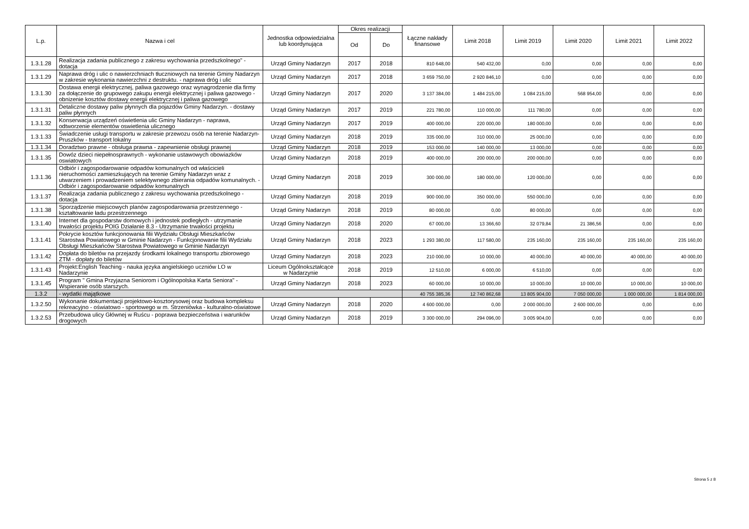| L.p. | Nazwa i cel | Jednostka odpowiedzialna lub koordynująca | Okres realizacji | | Łączne nakłady finansowe | Limit 2018 | Limit 2019 | Limit 2020 | Limit 2021 | Limit 2022 |
| --- | --- | --- | --- | --- | --- | --- | --- | --- | --- | --- |
| | | | Od | Do | | | | | | |
| 1.3.1.28 | Realizacja zadania publicznego z zakresu wychowania przedszkolnego" - dotacja | Urząd Gminy Nadarzyn | 2017 | 2018 | 810 648,00 | 540 432,00 | 0,00 | 0,00 | 0,00 | 0,00 |
| 1.3.1.29 | Naprawa dróg i ulic o nawierzchniach tłuczniowych na terenie Gminy Nadarzyn w zakresie wykonania nawierzchni z destruktu. - naprawa dróg i ulic | Urząd Gminy Nadarzyn | 2017 | 2018 | 3 659 750,00 | 2 920 846,10 | 0,00 | 0,00 | 0,00 | 0,00 |
| 1.3.1.30 | Dostawa energii elektrycznej, paliwa gazowego oraz wynagrodzenie dla firmy za dołączenie do grupowego zakupu energii elektrycznej i paliwa gazowego - obnizenie kosztów dostawy energii elektrycznej i paliwa gazowego | Urząd Gminy Nadarzyn | 2017 | 2020 | 3 137 384,00 | 1 484 215,00 | 1 084 215,00 | 568 954,00 | 0,00 | 0,00 |
| 1.3.1.31 | Detaliczne dostawy paliw płynnych dla pojazdów Gminy Nadarzyn. - dostawy paliw płynnych | Urząd Gminy Nadarzyn | 2017 | 2019 | 221 780,00 | 110 000,00 | 111 780,00 | 0,00 | 0,00 | 0,00 |
| 1.3.1.32 | Konserwacja urządzeń oświetlenia ulic Gminy Nadarzyn - naprawa, odtworzenie elementów oswietlenia ulicznego | Urząd Gminy Nadarzyn | 2017 | 2019 | 400 000,00 | 220 000,00 | 180 000,00 | 0,00 | 0,00 | 0,00 |
| 1.3.1.33 | Świadczenie usługi transportu w zakresie przewozu osób na terenie Nadarzyn- Pruszków - transport lokalny | Urząd Gminy Nadarzyn | 2018 | 2019 | 335 000,00 | 310 000,00 | 25 000,00 | 0,00 | 0,00 | 0,00 |
| 1.3.1.34 | Doradztwo prawne - obsługa prawna - zapewnienie obsługi prawnej | Urząd Gminy Nadarzyn | 2018 | 2019 | 153 000,00 | 140 000,00 | 13 000,00 | 0,00 | 0,00 | 0,00 |
| 1.3.1.35 | Dowóz dzieci niepełnosprawnych - wykonanie ustawowych obowiazków oswiatowych | Urząd Gminy Nadarzyn | 2018 | 2019 | 400 000,00 | 200 000,00 | 200 000,00 | 0,00 | 0,00 | 0,00 |
| 1.3.1.36 | Odbiór i zagospodarowanie odpadów komunalnych od właścicieli nieruchomości zamieszkujących na terenie Gminy Nadarzyn wraz z utwarzeniem i prowadzeniem selektywnego zbierania odpadów komunalnych. - Odbiór i zagospodarowanie odpadów komunalnych | Urząd Gminy Nadarzyn | 2018 | 2019 | 300 000,00 | 180 000,00 | 120 000,00 | 0,00 | 0,00 | 0,00 |
| 1.3.1.37 | Realizacja zadania publicznego z zakresu wychowania przedszkolnego - dotacja | Urząd Gminy Nadarzyn | 2018 | 2019 | 900 000,00 | 350 000,00 | 550 000,00 | 0,00 | 0,00 | 0,00 |
| 1.3.1.38 | Sporządzenie miejscowych planów zagospodarowania przestrzennego - kształtowanie ładu przestrzennego | Urząd Gminy Nadarzyn | 2018 | 2019 | 80 000,00 | 0,00 | 80 000,00 | 0,00 | 0,00 | 0,00 |
| 1.3.1.40 | Internet dla gospodarstw domowych i jednostek podległych - utrzymanie trwałości projektu POIG Działanie 8.3 - Utrzymanie trwałości projektu | Urząd Gminy Nadarzyn | 2018 | 2020 | 67 000,00 | 13 366,60 | 32 079,84 | 21 386,56 | 0,00 | 0,00 |
| 1.3.1.41 | Pokrycie kosztów funkcjonowania filii Wydziału Obsługi Mieszkańców Starostwa Powiatowego w Gminie Nadarzyn - Funkcjonowanie filii Wydziału Obsługi Mieszkańców Starostwa Powiatowego w Gminie Nadarzyn | Urząd Gminy Nadarzyn | 2018 | 2023 | 1 293 380,00 | 117 580,00 | 235 160,00 | 235 160,00 | 235 160,00 | 235 160,00 |
| 1.3.1.42 | Dopłata do biletów na przejazdy środkami lokalnego transportu zbiorowego ZTM - dopłaty do biletów | Urząd Gminy Nadarzyn | 2018 | 2023 | 210 000,00 | 10 000,00 | 40 000,00 | 40 000,00 | 40 000,00 | 40 000,00 |
| 1.3.1.43 | Projekt:English Teaching - nauka języka angielskiego uczniów LO w Nadarzynie | Liceum Ogólnokształcące w Nadarzynie | 2018 | 2019 | 12 510,00 | 6 000,00 | 6 510,00 | 0,00 | 0,00 | 0,00 |
| 1.3.1.45 | Program " Gmina Przyjazna Seniorom i Ogólnopolska Karta Seniora" - Wspieranie osób starszych. | Urząd Gminy Nadarzyn | 2018 | 2023 | 60 000,00 | 10 000,00 | 10 000,00 | 10 000,00 | 10 000,00 | 10 000,00 |
| 1.3.2 | - wydatki majątkowe | | | | 40 755 385,36 | 12 740 862,68 | 13 805 904,00 | 7 050 000,00 | 1 000 000,00 | 1 814 000,00 |
| 1.3.2.50 | Wykonanie dokumentacji projektowo-kosztorysowej oraz budowa kompleksu rekreacyjno - oświatowo - sportowego w m. Strzeniówka - kulturalno-oświatowe | Urząd Gminy Nadarzyn | 2018 | 2020 | 4 600 000,00 | 0,00 | 2 000 000,00 | 2 600 000,00 | 0,00 | 0,00 |
| 1.3.2.53 | Przebudowa ulicy Głównej w Ruścu - poprawa bezpieczeństwa i warunków drogowych | Urząd Gminy Nadarzyn | 2018 | 2019 | 3 300 000,00 | 294 096,00 | 3 005 904,00 | 0,00 | 0,00 | 0,00 |
Strona 5 z 8